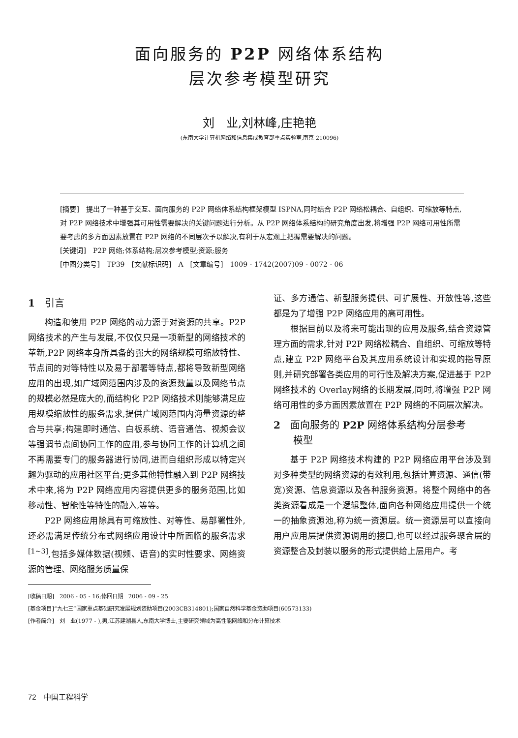面向服务的 P2P 网络体系结构
层次参考模型研究
刘　业,刘林峰,庄艳艳
(东南大学计算机网络和信息集成教育部重点实验室,南京 210096)
[摘要]　提出了一种基于交互、面向服务的 P2P 网络体系结构框架模型 ISPNA,同时结合 P2P 网络松耦合、自组织、可缩放等特点,对 P2P 网络技术中增强其可用性需要解决的关键问题进行分析。从 P2P 网络体系结构的研究角度出发,将增强 P2P 网络可用性所需要考虑的多方面因素放置在 P2P 网络的不同层次予以解决,有利于从宏观上把握需要解决的问题。
[关键词]　P2P 网络;体系结构;层次参考模型;资源;服务
[中图分类号]　TP39　[文献标识码]　A　[文章编号]　1009 - 1742(2007)09 - 0072 - 06
1　引言
构造和使用 P2P 网络的动力源于对资源的共享。P2P 网络技术的产生与发展,不仅仅只是一项新型的网络技术的革新,P2P 网络本身所具备的强大的网络规模可缩放特性、节点间的对等特性以及易于部署等特点,都将导致新型网络应用的出现,如广域网范围内涉及的资源数量以及网络节点的规模必然是庞大的,而结构化 P2P 网络技术则能够满足应用规模缩放性的服务需求,提供广域网范围内海量资源的整合与共享;构建即时通信、白板系统、语音通信、视频会议等强调节点间协同工作的应用,参与协同工作的计算机之间不再需要专门的服务器进行协同,进而自组织形成以特定兴趣为驱动的应用社区平台;更多其他特性融入到 P2P 网络技术中来,将为 P2P 网络应用内容提供更多的服务范围,比如移动性、智能性等特性的融入,等等。
P2P 网络应用除具有可缩放性、对等性、易部署性外,还必需满足传统分布式网络应用设计中所面临的服务需求<sup>[1~3]</sup>,包括多媒体数据(视频、语音)的实时性要求、网络资源的管理、网络服务质量保
证、多方通信、新型服务提供、可扩展性、开放性等,这些都是为了增强 P2P 网络应用的高可用性。
根据目前以及将来可能出现的应用及服务,结合资源管理方面的需求,针对 P2P 网络松耦合、自组织、可缩放等特点,建立 P2P 网络平台及其应用系统设计和实现的指导原则,并研究部署各类应用的可行性及解决方案,促进基于 P2P 网络技术的 Overlay网络的长期发展,同时,将增强 P2P 网络可用性的多方面因素放置在 P2P 网络的不同层次解决。
2　面向服务的 P2P 网络体系结构分层参考
　　模型
基于 P2P 网络技术构建的 P2P 网络应用平台涉及到对多种类型的网络资源的有效利用,包括计算资源、通信(带宽)资源、信息资源以及各种服务资源。将整个网络中的各类资源看成是一个逻辑整体,面向各种网络应用提供一个统一的抽象资源池,称为统一资源层。统一资源层可以直接向用户应用层提供资源调用的接口,也可以经过服务聚合层的资源整合及封装以服务的形式提供给上层用户。考
[收稿日期]　2006 - 05 - 16;修回日期　2006 - 09 - 25
[基金项目]“九七三”国家重点基础研究发展规划资助项目(2003CB314801);国家自然科学基金资助项目(60573133)
[作者简介]　刘　业(1977 - ),男,江苏建湖县人,东南大学博士,主要研究领域为高性能网络和分布计算技术
72　中国工程科学